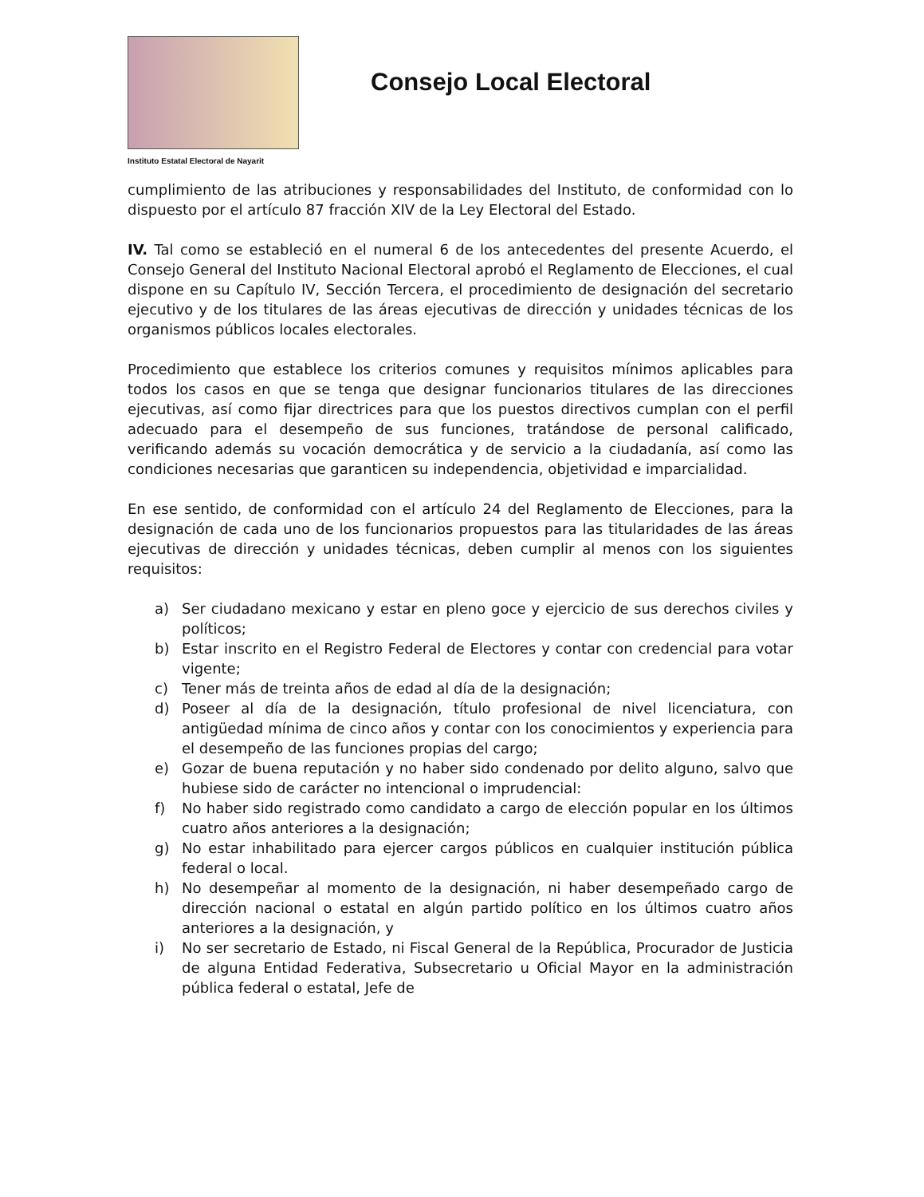Instituto Estatal Electoral de Nayarit
Consejo Local Electoral
cumplimiento de las atribuciones y responsabilidades del Instituto, de conformidad con lo dispuesto por el artículo 87 fracción XIV de la Ley Electoral del Estado.
IV. Tal como se estableció en el numeral 6 de los antecedentes del presente Acuerdo, el Consejo General del Instituto Nacional Electoral aprobó el Reglamento de Elecciones, el cual dispone en su Capítulo IV, Sección Tercera, el procedimiento de designación del secretario ejecutivo y de los titulares de las áreas ejecutivas de dirección y unidades técnicas de los organismos públicos locales electorales.
Procedimiento que establece los criterios comunes y requisitos mínimos aplicables para todos los casos en que se tenga que designar funcionarios titulares de las direcciones ejecutivas, así como fijar directrices para que los puestos directivos cumplan con el perfil adecuado para el desempeño de sus funciones, tratándose de personal calificado, verificando además su vocación democrática y de servicio a la ciudadanía, así como las condiciones necesarias que garanticen su independencia, objetividad e imparcialidad.
En ese sentido, de conformidad con el artículo 24 del Reglamento de Elecciones, para la designación de cada uno de los funcionarios propuestos para las titularidades de las áreas ejecutivas de dirección y unidades técnicas, deben cumplir al menos con los siguientes requisitos:
a) Ser ciudadano mexicano y estar en pleno goce y ejercicio de sus derechos civiles y políticos;
b) Estar inscrito en el Registro Federal de Electores y contar con credencial para votar vigente;
c) Tener más de treinta años de edad al día de la designación;
d) Poseer al día de la designación, título profesional de nivel licenciatura, con antigüedad mínima de cinco años y contar con los conocimientos y experiencia para el desempeño de las funciones propias del cargo;
e) Gozar de buena reputación y no haber sido condenado por delito alguno, salvo que hubiese sido de carácter no intencional o imprudencial:
f) No haber sido registrado como candidato a cargo de elección popular en los últimos cuatro años anteriores a la designación;
g) No estar inhabilitado para ejercer cargos públicos en cualquier institución pública federal o local.
h) No desempeñar al momento de la designación, ni haber desempeñado cargo de dirección nacional o estatal en algún partido político en los últimos cuatro años anteriores a la designación, y
i) No ser secretario de Estado, ni Fiscal General de la República, Procurador de Justicia de alguna Entidad Federativa, Subsecretario u Oficial Mayor en la administración pública federal o estatal, Jefe de